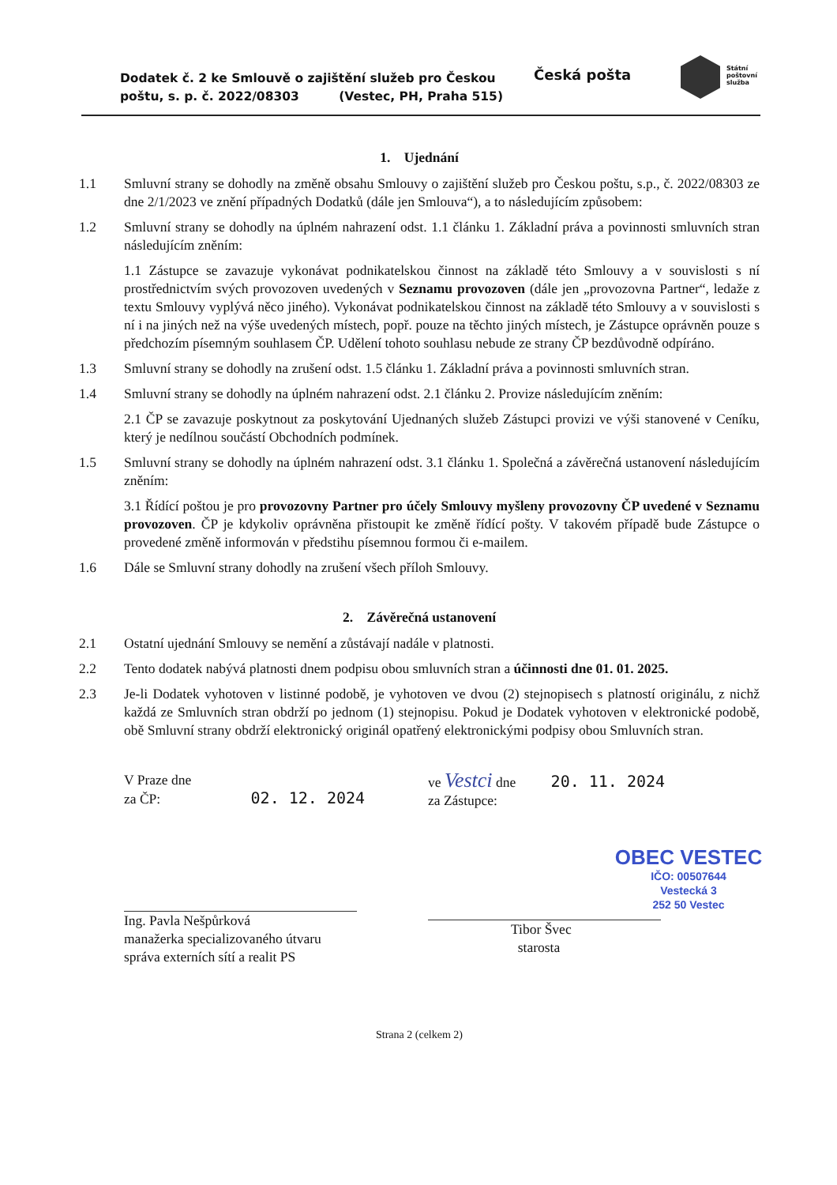Dodatek č. 2 ke Smlouvě o zajištění služeb pro Českou poštu, s. p. č. 2022/08303 (Vestec, PH, Praha 515)
Česká pošta
Státní
poštovní
služba
1. Ujednání
1.1 Smluvní strany se dohodly na změně obsahu Smlouvy o zajištění služeb pro Českou poštu, s.p., č. 2022/08303 ze dne 2/1/2023 ve znění případných Dodatků (dále jen Smlouva“), a to následujícím způsobem:
1.2 Smluvní strany se dohodly na úplném nahrazení odst. 1.1 článku 1. Základní práva a povinnosti smluvních stran následujícím zněním:
1.1 Zástupce se zavazuje vykonávat podnikatelskou činnost na základě této Smlouvy a v souvislosti s ní prostřednictvím svých provozoven uvedených v Seznamu provozoven (dále jen „provozovna Partner“, ledaže z textu Smlouvy vyplývá něco jiného). Vykonávat podnikatelskou činnost na základě této Smlouvy a v souvislosti s ní i na jiných než na výše uvedených místech, popř. pouze na těchto jiných místech, je Zástupce oprávněn pouze s předchozím písemným souhlasem ČP. Udělení tohoto souhlasu nebude ze strany ČP bezdůvodně odpíráno.
1.3 Smluvní strany se dohodly na zrušení odst. 1.5 článku 1. Základní práva a povinnosti smluvních stran.
1.4 Smluvní strany se dohodly na úplném nahrazení odst. 2.1 článku 2. Provize následujícím zněním:
2.1 ČP se zavazuje poskytnout za poskytování Ujednaných služeb Zástupci provizi ve výši stanovené v Ceníku, který je nedílnou součástí Obchodních podmínek.
1.5 Smluvní strany se dohodly na úplném nahrazení odst. 3.1 článku 1. Společná a závěrečná ustanovení následujícím zněním:
3.1 Řídící poštou je pro provozovny Partner pro účely Smlouvy myšleny provozovny ČP uvedené v Seznamu provozoven. ČP je kdykoliv oprávněna přistoupit ke změně řídící pošty. V takovém případě bude Zástupce o provedené změně informován v předstihu písemnou formou či e-mailem.
1.6 Dále se Smluvní strany dohodly na zrušení všech příloh Smlouvy.
2. Závěrečná ustanovení
2.1 Ostatní ujednání Smlouvy se nemění a zůstávají nadále v platnosti.
2.2 Tento dodatek nabývá platnosti dnem podpisu obou smluvních stran a účinnosti dne 01. 01. 2025.
2.3 Je-li Dodatek vyhotoven v listinné podobě, je vyhotoven ve dvou (2) stejnopisech s platností originálu, z nichž každá ze Smluvních stran obdrží po jednom (1) stejnopisu. Pokud je Dodatek vyhotoven v elektronické podobě, obě Smluvní strany obdrží elektronický originál opatřený elektronickými podpisy obou Smluvních stran.
V Praze dne
za ČP: 02. 12. 2024
Ing. Pavla Nešpůrková
manažerka specializovaného útvaru
správa externích sítí a realit PS
ve Vestci dne 20. 11. 2024
za Zástupce:
OBEC VESTEC
IČO: 00507644
Vestecká 3
252 50 Vestec
Tibor Švec
starosta
Strana 2 (celkem 2)